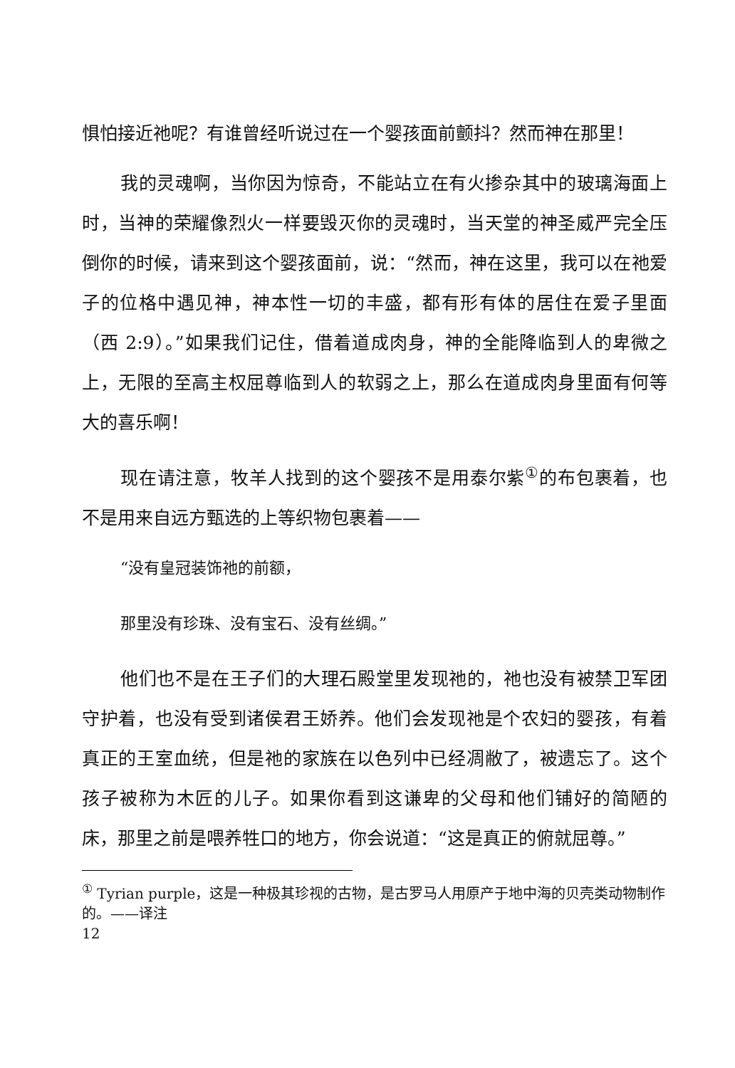惧怕接近祂呢？有谁曾经听说过在一个婴孩面前颤抖？然而神在那里！
我的灵魂啊，当你因为惊奇，不能站立在有火掺杂其中的玻璃海面上时，当神的荣耀像烈火一样要毁灭你的灵魂时，当天堂的神圣威严完全压倒你的时候，请来到这个婴孩面前，说：“然而，神在这里，我可以在祂爱子的位格中遇见神，神本性一切的丰盛，都有形有体的居住在爱子里面（西 2:9）。”如果我们记住，借着道成肉身，神的全能降临到人的卑微之上，无限的至高主权屈尊临到人的软弱之上，那么在道成肉身里面有何等大的喜乐啊！
现在请注意，牧羊人找到的这个婴孩不是用泰尔紫<sup>①</sup>的布包裹着，也不是用来自远方甄选的上等织物包裹着——
“没有皇冠装饰祂的前额，
那里没有珍珠、没有宝石、没有丝绸。”
他们也不是在王子们的大理石殿堂里发现祂的，祂也没有被禁卫军团守护着，也没有受到诸侯君王娇养。他们会发现祂是个农妇的婴孩，有着真正的王室血统，但是祂的家族在以色列中已经凋敝了，被遗忘了。这个孩子被称为木匠的儿子。如果你看到这谦卑的父母和他们铺好的简陋的床，那里之前是喂养牲口的地方，你会说道：“这是真正的俯就屈尊。”
<sup>①</sup> Tyrian purple，这是一种极其珍视的古物，是古罗马人用原产于地中海的贝壳类动物制作的。——译注
12